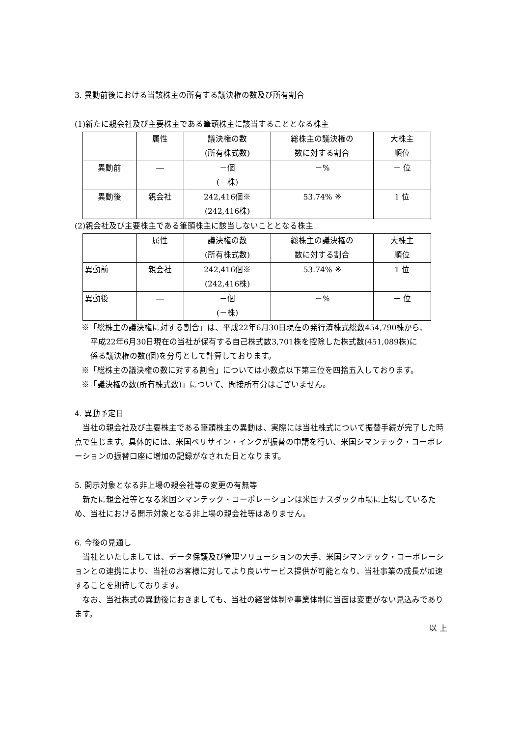3. 異動前後における当該株主の所有する議決権の数及び所有割合
(1)新たに親会社及び主要株主である筆頭株主に該当することとなる株主
| | 属性 | 議決権の数 (所有株式数) | 総株主の議決権の 数に対する割合 | 大株主 順位 |
| 異動前 | ― | －個 (－株) | －% | － 位 |
| 異動後 | 親会社 | 242,416個※ (242,416株) | 53.74% ※ | 1 位 |
(2)親会社及び主要株主である筆頭株主に該当しないこととなる株主
| | 属性 | 議決権の数 (所有株式数) | 総株主の議決権の 数に対する割合 | 大株主 順位 |
| 異動前 | 親会社 | 242,416個※ (242,416株) | 53.74% ※ | 1 位 |
| 異動後 | ― | －個 (－株) | －% | － 位 |
※「総株主の議決権に対する割合」は、平成22年6月30日現在の発行済株式総数454,790株から、
平成22年6月30日現在の当社が保有する自己株式数3,701株を控除した株式数(451,089株)に
係る議決権の数(個)を分母として計算しております。
※「総株主の議決権の数に対する割合」については小数点以下第三位を四捨五入しております。
※「議決権の数(所有株式数)」について、間接所有分はございません。
4. 異動予定日
　当社の親会社及び主要株主である筆頭株主の異動は、実際には当社株式について振替手続が完了した時点で生じます。具体的には、米国ベリサイン・インクが振替の申請を行い、米国シマンテック・コーポレーションの振替口座に増加の記録がなされた日となります。
5. 開示対象となる非上場の親会社等の変更の有無等
　新たに親会社等となる米国シマンテック・コーポレーションは米国ナスダック市場に上場しているため、当社における開示対象となる非上場の親会社等はありません。
6. 今後の見通し
　当社といたしましては、データ保護及び管理ソリューションの大手、米国シマンテック・コーポレーションとの連携により、当社のお客様に対してより良いサービス提供が可能となり、当社事業の成長が加速することを期待しております。
　なお、当社株式の異動後におきましても、当社の経営体制や事業体制に当面は変更がない見込みであります。
以 上